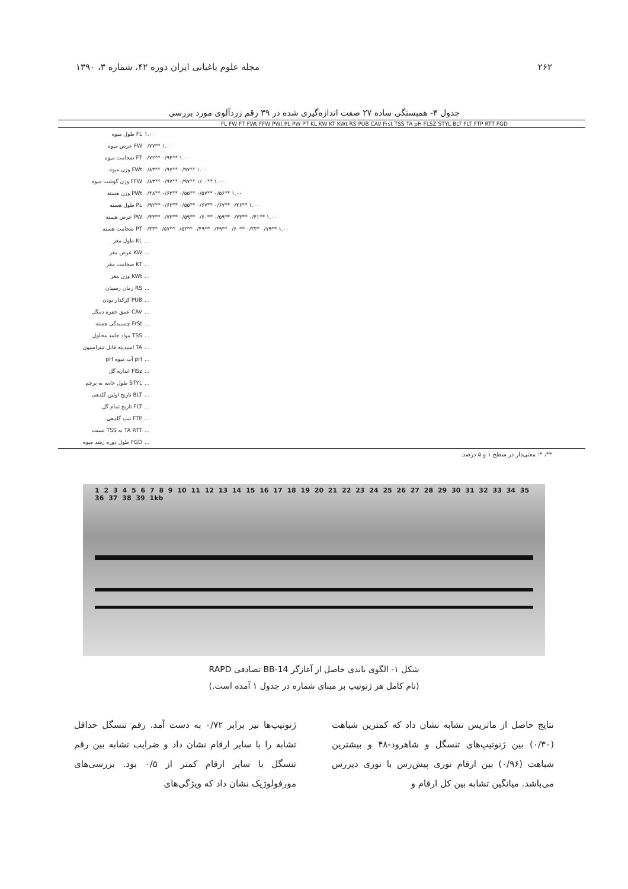۲۶۲ مجله علوم باغبانی ایران دوره ۴۲، شماره ۳، ۱۳۹۰
جدول ۴- همبستگی ساده ۲۷ صفت اندازه‌گیری شده در ۳۹ رقم زردآلوی مورد بررسی
| | FL FW FT FWt FFW PWt PL PW PT KL KW KT KWt RS PUB CAV Frst TSS TA pH FLSZ STYL BLT FLT FTP RTT FGD |
| --- | --- |
| طول میوه FL | ۱.۰۰ |
| عرض میوه FW | ۰/۷۷** ۱.۰۰ |
| ضخامت میوه FT | ۰/۷۲** ۰/۹۴** ۱.۰۰ |
| وزن میوه FWt | ۰/۸۳** ۰/۹۷** ۰/۹۷** ۱.۰۰ |
| وزن گوشت میوه FFW | ۰/۸۳** ۰/۹۷** ۰/۹۷** ۱/۰۰** ۱.۰۰ |
| وزن هسته PWt | ۰/۴۸** ۰/۶۳** ۰/۵۵** ۰/۵۷** ۰/۵۶** ۱.۰۰ |
| طول هسته PL | ۰/۹۲** ۰/۶۳** ۰/۵۵** ۰/۶۷** ۰/۶۷** ۰/۴۶** ۱.۰۰ |
| عرض هسته PW | ۰/۴۴** ۰/۷۳** ۰/۵۹** ۰/۶۰** ۰/۵۹** ۰/۷۳** ۰/۴۱** ۱.۰۰ |
| ضخامت هسته PT | ۰/۳۳* ۰/۵۷** ۰/۵۲** ۰/۴۹** ۰/۴۹** ۰/۶۰** ۰/۳۳* ۰/۷۹** ۱.۰۰ |
| طول مغز KL | ... |
| عرض مغز KW | ... |
| ضخامت مغز KT | ... |
| وزن مغز KWt | ... |
| زمان رسیدن RS | ... |
| کرکدار بودن PUB | ... |
| عمق حفره دمگل CAV | ... |
| چسبیدگی هسته FrSt | ... |
| مواد جامد محلول TSS | ... |
| اسیدیته قابل تیتراسیون TA | ... |
| pH آب میوه pH | ... |
| اندازه گل FlSz | ... |
| طول خامه به پرچم STYL | ... |
| تاریخ اولین گلدهی BLT | ... |
| تاریخ تمام گل FLT | ... |
| تیپ گلدهی FTP | ... |
| نسبت TSS به TA RTT | ... |
| طول دوره رشد میوه FGD | ... |
**، *: معنی‌دار در سطح ۱ و ۵ درصد.
1 2 3 4 5 6 7 8 9 10 11 12 13 14 15 16 17 18 19 20 21 22 23 24 25 26 27 28 29 30 31 32 33 34 35 36 37 38 39 1kb
شکل ۱- الگوی باندی حاصل از آغازگر BB-14 تصادفی RAPD
(نام کامل هر ژنوتیپ بر مبنای شماره در جدول ۱ آمده است.)
نتایج حاصل از ماتریس تشابه نشان داد که کمترین شباهت (۰/۳۰) بین ژنوتیپ‌های تنسگل و شاهرود-۴۸ و بیشترین شباهت (۰/۹۶) بین ارقام نوری پیش‌رس با نوری دیررس می‌باشد. میانگین تشابه بین کل ارقام و
ژنوتیپ‌ها نیز برابر ۰/۷۲ به دست آمد. رقم تنسگل حداقل تشابه را با سایر ارقام نشان داد و ضرایب تشابه بین رقم تنسگل با سایر ارقام کمتر از ۰/۵ بود. بررسی‌های مورفولوژیک نشان داد که ویژگی‌های